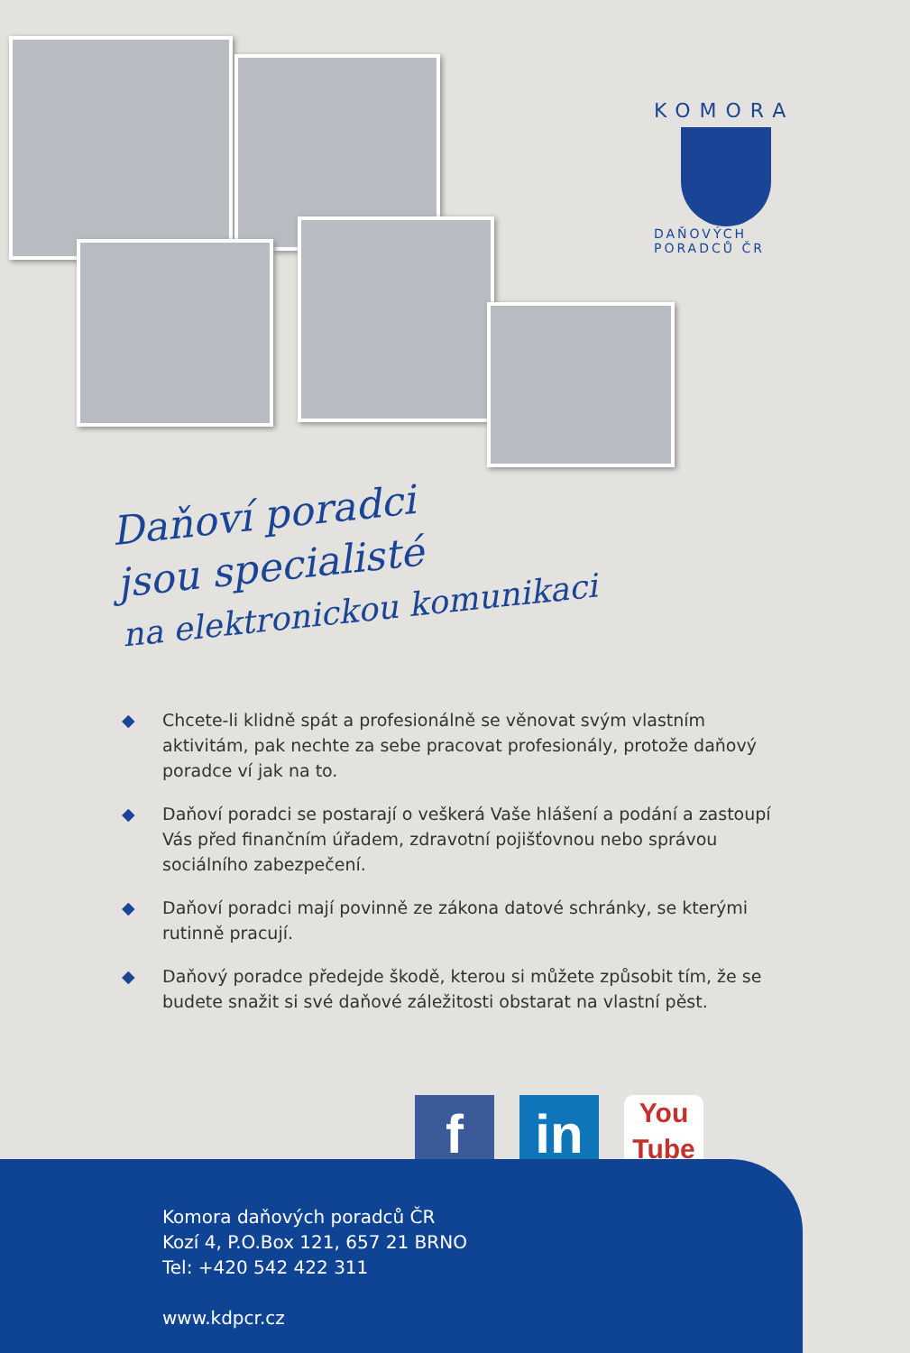KOMORA
DAŇOVÝCH PORADCŮ ČR
Daňoví poradci
jsou specialisté
na elektronickou komunikaci
◆ Chcete-li klidně spát a profesionálně se věnovat svým vlastním aktivitám, pak nechte za sebe pracovat profesionály, protože daňový poradce ví jak na to.
◆ Daňoví poradci se postarají o veškerá Vaše hlášení a podání a zastoupí Vás před finančním úřadem, zdravotní pojišťovnou nebo správou sociálního zabezpečení.
◆ Daňoví poradci mají povinně ze zákona datové schránky, se kterými rutinně pracují.
◆ Daňový poradce předejde škodě, kterou si můžete způsobit tím, že se budete snažit si své daňové záležitosti obstarat na vlastní pěst.
f in
You
Tube
Komora daňových poradců ČR
Kozí 4, P.O.Box 121, 657 21 BRNO
Tel: +420 542 422 311
www.kdpcr.cz